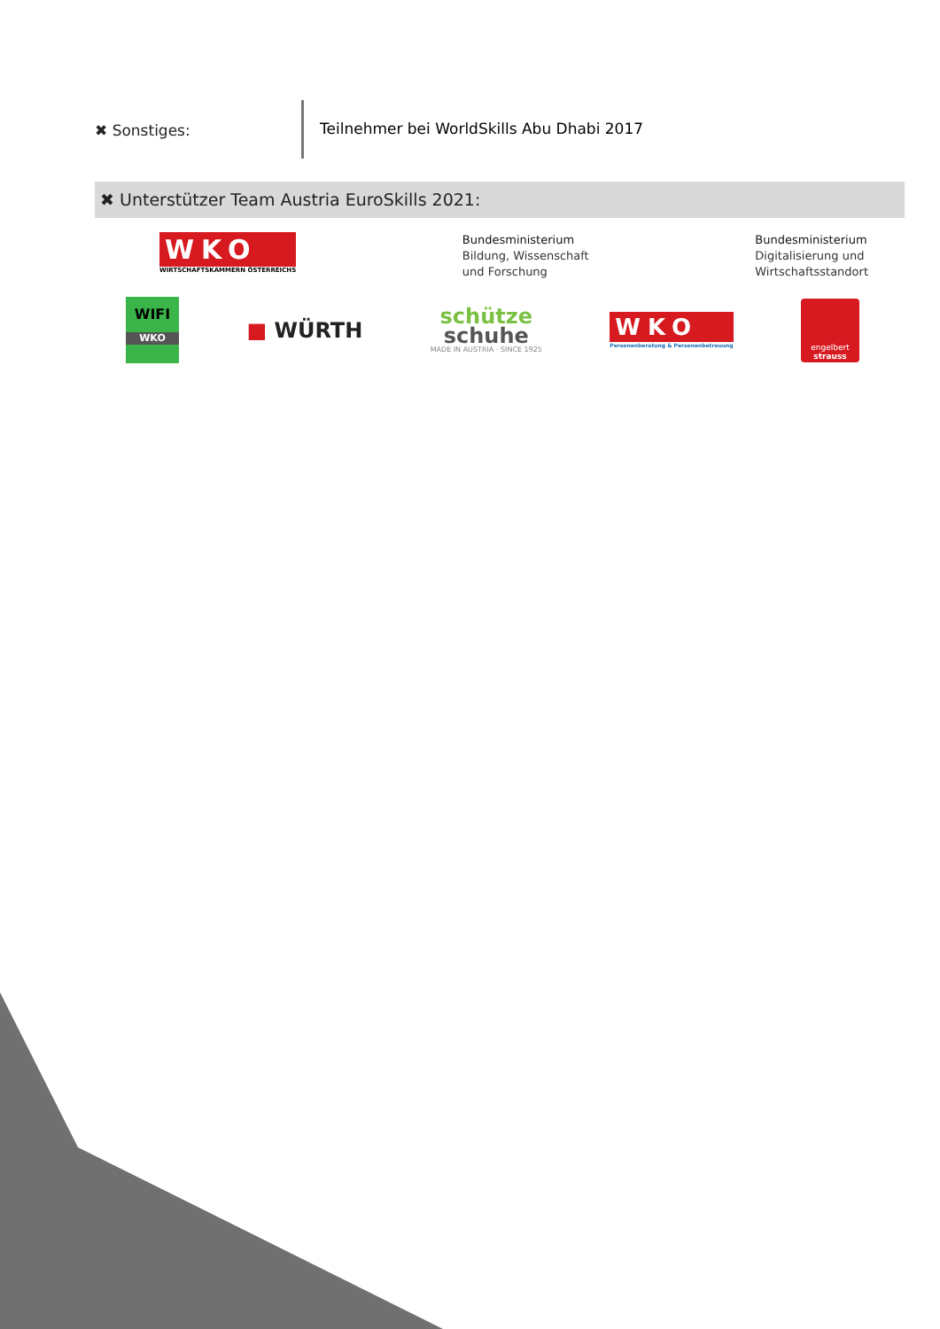✖ Sonstiges: Teilnehmer bei WorldSkills Abu Dhabi 2017
✖ Unterstützer Team Austria EuroSkills 2021:
WKO
WIRTSCHAFTSKAMMERN ÖSTERREICHS
Bundesministerium
Bildung, Wissenschaft
und Forschung
Bundesministerium
Digitalisierung und
Wirtschaftsstandort
WIFI
WKO
■ WÜRTH
schütze
schuhe
MADE IN AUSTRIA · SINCE 1925
WKO
Personenberatung & Personenbetreuung
engelbert
strauss